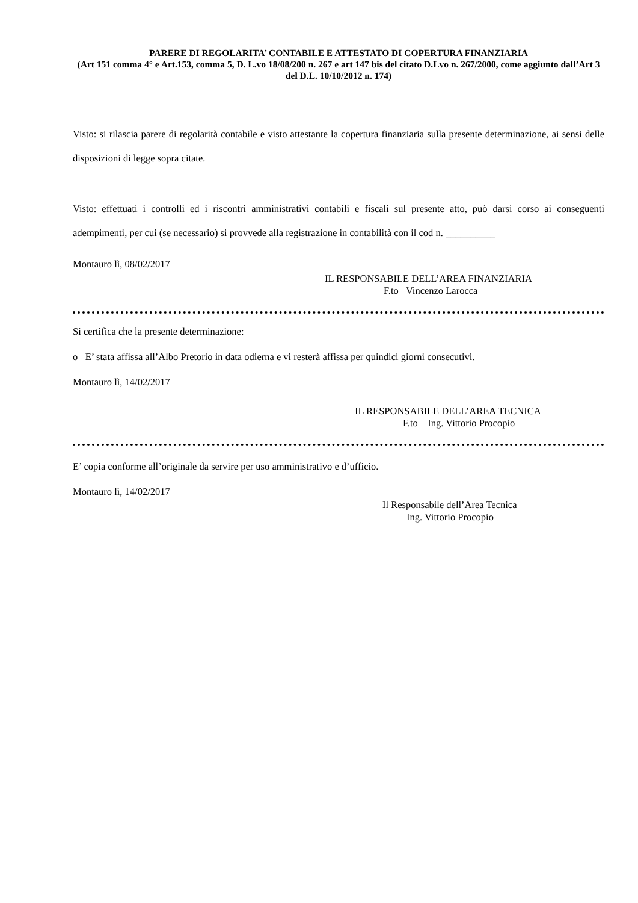PARERE DI REGOLARITA’ CONTABILE E ATTESTATO DI COPERTURA FINANZIARIA
(Art 151 comma 4° e Art.153, comma 5, D. L.vo 18/08/200 n. 267 e art 147 bis del citato D.Lvo n. 267/2000, come aggiunto dall’Art 3 del D.L. 10/10/2012 n. 174)
Visto: si rilascia parere di regolarità contabile e visto attestante la copertura finanziaria sulla presente determinazione, ai sensi delle disposizioni di legge sopra citate.
Visto: effettuati i controlli ed i riscontri amministrativi contabili e fiscali sul presente atto, può darsi corso ai conseguenti adempimenti, per cui (se necessario) si provvede alla registrazione in contabilità con il cod n. __________
Montauro lì, 08/02/2017
IL RESPONSABILE DELL’AREA FINANZIARIA
F.to Vincenzo Larocca
Si certifica che la presente determinazione:
o E’ stata affissa all’Albo Pretorio in data odierna e vi resterà affissa per quindici giorni consecutivi.
Montauro lì, 14/02/2017
IL RESPONSABILE DELL’AREA TECNICA
F.to Ing. Vittorio Procopio
E’ copia conforme all’originale da servire per uso amministrativo e d’ufficio.
Montauro lì, 14/02/2017
Il Responsabile dell’Area Tecnica
Ing. Vittorio Procopio